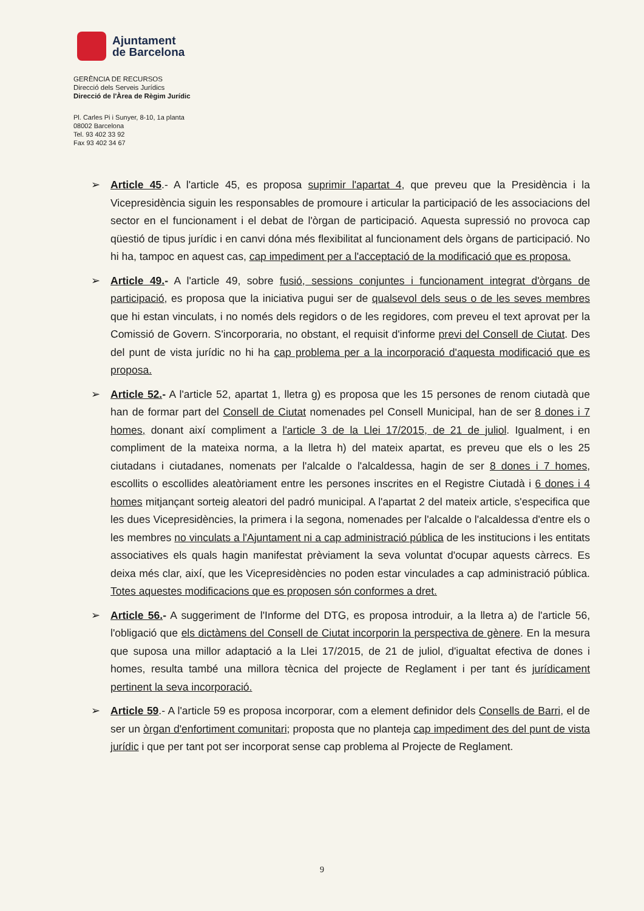Ajuntament
de Barcelona
GERÈNCIA DE RECURSOS
Direcció dels Serveis Jurídics
Direcció de l'Àrea de Règim Jurídic
Pl. Carles Pi i Sunyer, 8-10, 1a planta
08002 Barcelona
Tel. 93 402 33 92
Fax 93 402 34 67
➢ Article 45.- A l'article 45, es proposa suprimir l'apartat 4, que preveu que la Presidència i la Vicepresidència siguin les responsables de promoure i articular la participació de les associacions del sector en el funcionament i el debat de l'òrgan de participació. Aquesta supressió no provoca cap qüestió de tipus jurídic i en canvi dóna més flexibilitat al funcionament dels òrgans de participació. No hi ha, tampoc en aquest cas, cap impediment per a l'acceptació de la modificació que es proposa.
➢ Article 49.- A l'article 49, sobre fusió, sessions conjuntes i funcionament integrat d'òrgans de participació, es proposa que la iniciativa pugui ser de qualsevol dels seus o de les seves membres que hi estan vinculats, i no només dels regidors o de les regidores, com preveu el text aprovat per la Comissió de Govern. S'incorporaria, no obstant, el requisit d'informe previ del Consell de Ciutat. Des del punt de vista jurídic no hi ha cap problema per a la incorporació d'aquesta modificació que es proposa.
➢ Article 52.- A l'article 52, apartat 1, lletra g) es proposa que les 15 persones de renom ciutadà que han de formar part del Consell de Ciutat nomenades pel Consell Municipal, han de ser 8 dones i 7 homes, donant així compliment a l'article 3 de la Llei 17/2015, de 21 de juliol. Igualment, i en compliment de la mateixa norma, a la lletra h) del mateix apartat, es preveu que els o les 25 ciutadans i ciutadanes, nomenats per l'alcalde o l'alcaldessa, hagin de ser 8 dones i 7 homes, escollits o escollides aleatòriament entre les persones inscrites en el Registre Ciutadà i 6 dones i 4 homes mitjançant sorteig aleatori del padró municipal. A l'apartat 2 del mateix article, s'especifica que les dues Vicepresidències, la primera i la segona, nomenades per l'alcalde o l'alcaldessa d'entre els o les membres no vinculats a l'Ajuntament ni a cap administració pública de les institucions i les entitats associatives els quals hagin manifestat prèviament la seva voluntat d'ocupar aquests càrrecs. Es deixa més clar, així, que les Vicepresidències no poden estar vinculades a cap administració pública. Totes aquestes modificacions que es proposen són conformes a dret.
➢ Article 56.- A suggeriment de l'Informe del DTG, es proposa introduir, a la lletra a) de l'article 56, l'obligació que els dictàmens del Consell de Ciutat incorporin la perspectiva de gènere. En la mesura que suposa una millor adaptació a la Llei 17/2015, de 21 de juliol, d'igualtat efectiva de dones i homes, resulta també una millora tècnica del projecte de Reglament i per tant és jurídicament pertinent la seva incorporació.
➢ Article 59.- A l'article 59 es proposa incorporar, com a element definidor dels Consells de Barri, el de ser un òrgan d'enfortiment comunitari; proposta que no planteja cap impediment des del punt de vista jurídic i que per tant pot ser incorporat sense cap problema al Projecte de Reglament.
9